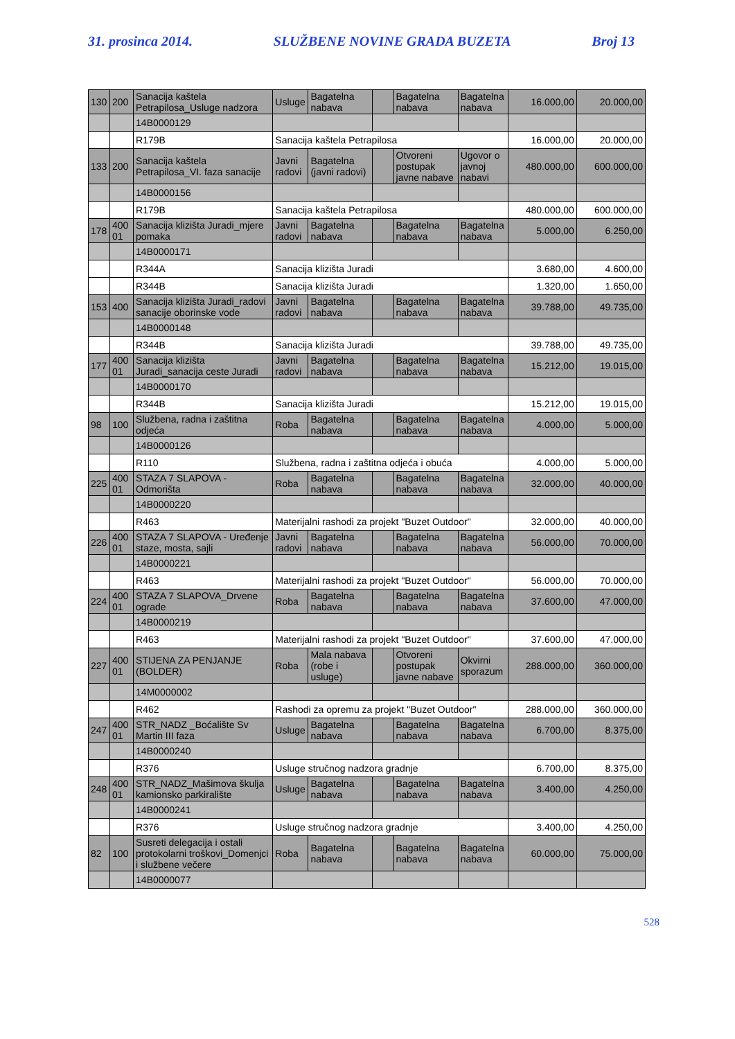31. prosinca 2014. SLUŽBENE NOVINE GRADA BUZETA Broj 13
| 130 | 200 | Sanacija kaštela Petrapilosa_Usluge nadzora | Usluge | Bagatelna nabava | | Bagatelna nabava | Bagatelna nabava | 16.000,00 | 20.000,00 |
| | | 14B0000129 | | | | | | | |
| | | R179B | Sanacija kaštela Petrapilosa | | | | | 16.000,00 | 20.000,00 |
| 133 | 200 | Sanacija kaštela Petrapilosa_VI. faza sanacije | Javni radovi | Bagatelna (javni radovi) | | Otvoreni postupak javne nabave | Ugovor o javnoj nabavi | 480.000,00 | 600.000,00 |
| | | 14B0000156 | | | | | | | |
| | | R179B | Sanacija kaštela Petrapilosa | | | | | 480.000,00 | 600.000,00 |
| 178 | 400 01 | Sanacija klizišta Juradi_mjere pomaka | Javni radovi | Bagatelna nabava | | Bagatelna nabava | Bagatelna nabava | 5.000,00 | 6.250,00 |
| | | 14B0000171 | | | | | | | |
| | | R344A | Sanacija klizišta Juradi | | | | | 3.680,00 | 4.600,00 |
| | | R344B | Sanacija klizišta Juradi | | | | | 1.320,00 | 1.650,00 |
| 153 | 400 | Sanacija klizišta Juradi_radovi sanacije oborinske vode | Javni radovi | Bagatelna nabava | | Bagatelna nabava | Bagatelna nabava | 39.788,00 | 49.735,00 |
| | | 14B0000148 | | | | | | | |
| | | R344B | Sanacija klizišta Juradi | | | | | 39.788,00 | 49.735,00 |
| 177 | 400 01 | Sanacija klizišta Juradi_sanacija ceste Juradi | Javni radovi | Bagatelna nabava | | Bagatelna nabava | Bagatelna nabava | 15.212,00 | 19.015,00 |
| | | 14B0000170 | | | | | | | |
| | | R344B | Sanacija klizišta Juradi | | | | | 15.212,00 | 19.015,00 |
| 98 | 100 | Službena, radna i zaštitna odjeća | Roba | Bagatelna nabava | | Bagatelna nabava | Bagatelna nabava | 4.000,00 | 5.000,00 |
| | | 14B0000126 | | | | | | | |
| | | R110 | Službena, radna i zaštitna odjeća i obuća | | | | | 4.000,00 | 5.000,00 |
| 225 | 400 01 | STAZA 7 SLAPOVA - Odmorišta | Roba | Bagatelna nabava | | Bagatelna nabava | Bagatelna nabava | 32.000,00 | 40.000,00 |
| | | 14B0000220 | | | | | | | |
| | | R463 | Materijalni rashodi za projekt "Buzet Outdoor" | | | | | 32.000,00 | 40.000,00 |
| 226 | 400 01 | STAZA 7 SLAPOVA - Uređenje staze, mosta, sajli | Javni radovi | Bagatelna nabava | | Bagatelna nabava | Bagatelna nabava | 56.000,00 | 70.000,00 |
| | | 14B0000221 | | | | | | | |
| | | R463 | Materijalni rashodi za projekt "Buzet Outdoor" | | | | | 56.000,00 | 70.000,00 |
| 224 | 400 01 | STAZA 7 SLAPOVA_Drvene ograde | Roba | Bagatelna nabava | | Bagatelna nabava | Bagatelna nabava | 37.600,00 | 47.000,00 |
| | | 14B0000219 | | | | | | | |
| | | R463 | Materijalni rashodi za projekt "Buzet Outdoor" | | | | | 37.600,00 | 47.000,00 |
| 227 | 400 01 | STIJENA ZA PENJANJE (BOLDER) | Roba | Mala nabava (robe i usluge) | | Otvoreni postupak javne nabave | Okvirni sporazum | 288.000,00 | 360.000,00 |
| | | 14M0000002 | | | | | | | |
| | | R462 | Rashodi za opremu za projekt "Buzet Outdoor" | | | | | 288.000,00 | 360.000,00 |
| 247 | 400 01 | STR_NADZ _Boćalište Sv Martin III faza | Usluge | Bagatelna nabava | | Bagatelna nabava | Bagatelna nabava | 6.700,00 | 8.375,00 |
| | | 14B0000240 | | | | | | | |
| | | R376 | Usluge stručnog nadzora gradnje | | | | | 6.700,00 | 8.375,00 |
| 248 | 400 01 | STR_NADZ_Mašimova škulja kamionsko parkiralište | Usluge | Bagatelna nabava | | Bagatelna nabava | Bagatelna nabava | 3.400,00 | 4.250,00 |
| | | 14B0000241 | | | | | | | |
| | | R376 | Usluge stručnog nadzora gradnje | | | | | 3.400,00 | 4.250,00 |
| 82 | 100 | Susreti delegacija i ostali protokolarni troškovi_Domenjci i službene večere | Roba | Bagatelna nabava | | Bagatelna nabava | Bagatelna nabava | 60.000,00 | 75.000,00 |
| | | 14B0000077 | | | | | | | |
528